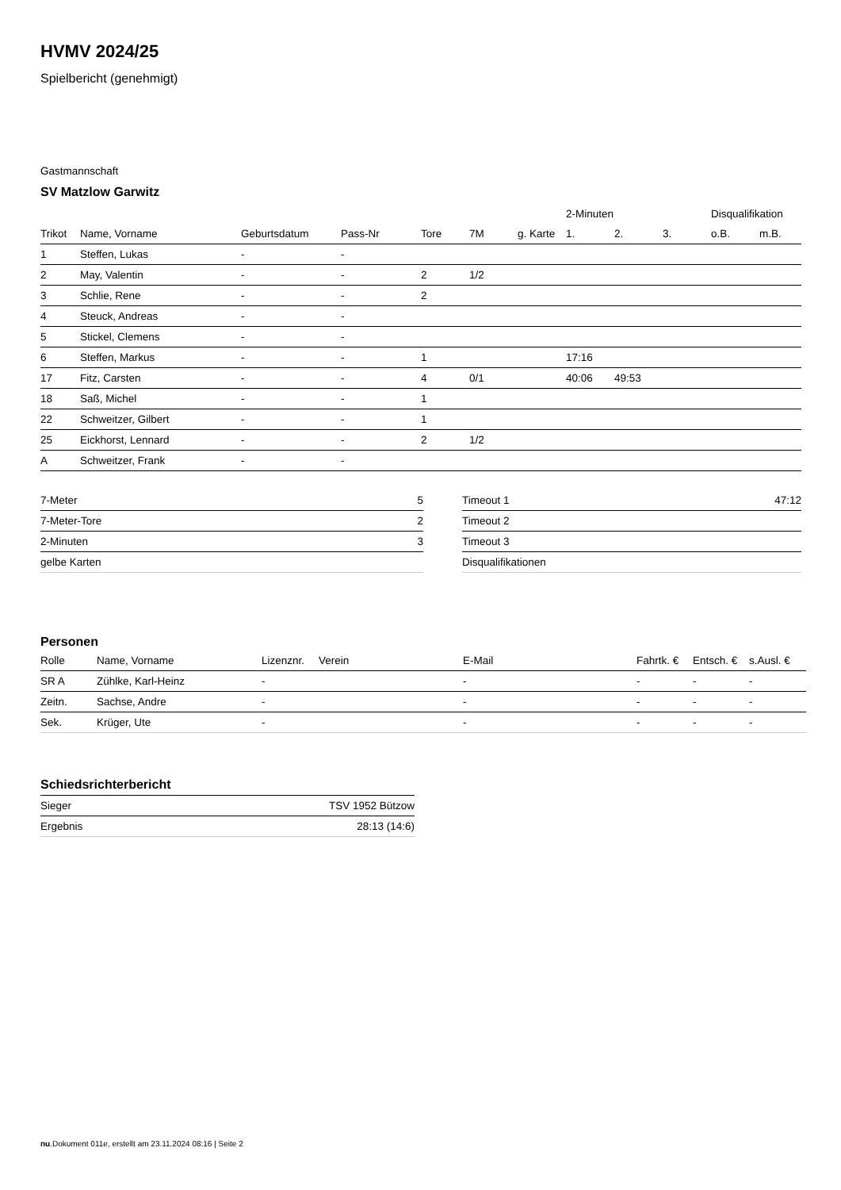HVMV 2024/25
Spielbericht (genehmigt)
Gastmannschaft
SV Matzlow Garwitz
| | | | | | | | 2-Minuten | | | Disqualifikation | |
| Trikot | Name, Vorname | Geburtsdatum | Pass-Nr | Tore | 7M | g. Karte | 1. | 2. | 3. | o.B. | m.B. |
| 1 | Steffen, Lukas | - | - | | | | | | | | |
| 2 | May, Valentin | - | - | 2 | 1/2 | | | | | | |
| 3 | Schlie, Rene | - | - | 2 | | | | | | | |
| 4 | Steuck, Andreas | - | - | | | | | | | | |
| 5 | Stickel, Clemens | - | - | | | | | | | | |
| 6 | Steffen, Markus | - | - | 1 | | | 17:16 | | | | |
| 17 | Fitz, Carsten | - | - | 4 | 0/1 | | 40:06 | 49:53 | | | |
| 18 | Saß, Michel | - | - | 1 | | | | | | | |
| 22 | Schweitzer, Gilbert | - | - | 1 | | | | | | | |
| 25 | Eickhorst, Lennard | - | - | 2 | 1/2 | | | | | | |
| A | Schweitzer, Frank | - | - | | | | | | | | |
| 7-Meter | 5 |
| 7-Meter-Tore | 2 |
| 2-Minuten | 3 |
| gelbe Karten | |
| Timeout 1 | 47:12 |
| Timeout 2 | |
| Timeout 3 | |
| Disqualifikationen | |
Personen
| Rolle | Name, Vorname | Lizenznr. | Verein | E-Mail | Fahrtk. € | Entsch. € | s.Ausl. € |
| --- | --- | --- | --- | --- | --- | --- | --- |
| SR A | Zühlke, Karl-Heinz | - | | - | - | - | - |
| Zeitn. | Sachse, Andre | - | | - | - | - | - |
| Sek. | Krüger, Ute | - | | - | - | - | - |
Schiedsrichterbericht
| Sieger | TSV 1952 Bützow |
| Ergebnis | 28:13 (14:6) |
nu.Dokument 011e, erstellt am 23.11.2024 08:16 | Seite 2